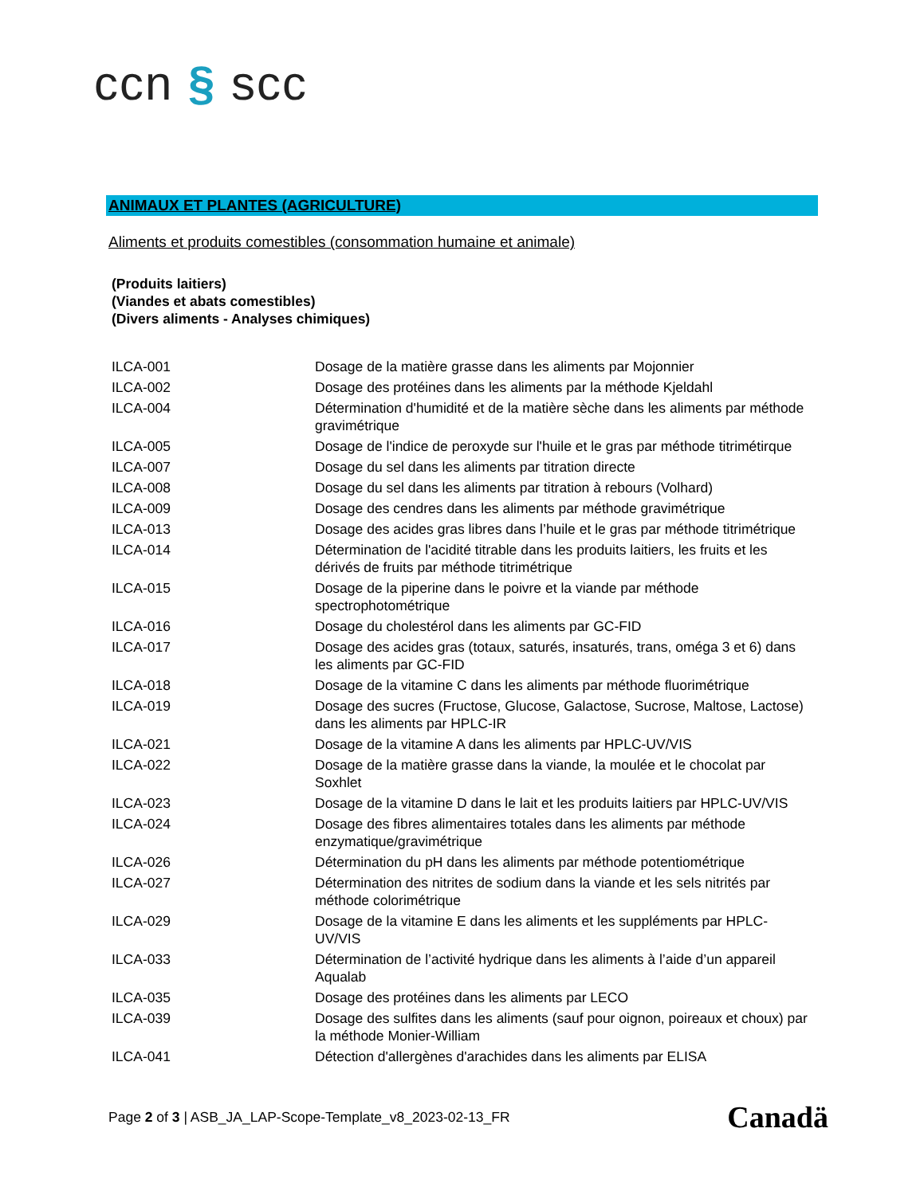ccn § scc
ANIMAUX ET PLANTES (AGRICULTURE)
Aliments et produits comestibles (consommation humaine et animale)
(Produits laitiers)
(Viandes et abats comestibles)
(Divers aliments - Analyses chimiques)
| ILCA-001 | Dosage de la matière grasse dans les aliments par Mojonnier |
| ILCA-002 | Dosage des protéines dans les aliments par la méthode Kjeldahl |
| ILCA-004 | Détermination d'humidité et de la matière sèche dans les aliments par méthode gravimétrique |
| ILCA-005 | Dosage de l'indice de peroxyde sur l'huile et le gras par méthode titrimétirque |
| ILCA-007 | Dosage du sel dans les aliments par titration directe |
| ILCA-008 | Dosage du sel dans les aliments par titration à rebours (Volhard) |
| ILCA-009 | Dosage des cendres dans les aliments par méthode gravimétrique |
| ILCA-013 | Dosage des acides gras libres dans l’huile et le gras par méthode titrimétrique |
| ILCA-014 | Détermination de l'acidité titrable dans les produits laitiers, les fruits et les dérivés de fruits par méthode titrimétrique |
| ILCA-015 | Dosage de la piperine dans le poivre et la viande par méthode spectrophotométrique |
| ILCA-016 | Dosage du cholestérol dans les aliments par GC-FID |
| ILCA-017 | Dosage des acides gras (totaux, saturés, insaturés, trans, oméga 3 et 6) dans les aliments par GC-FID |
| ILCA-018 | Dosage de la vitamine C dans les aliments par méthode fluorimétrique |
| ILCA-019 | Dosage des sucres (Fructose, Glucose, Galactose, Sucrose, Maltose, Lactose) dans les aliments par HPLC-IR |
| ILCA-021 | Dosage de la vitamine A dans les aliments par HPLC-UV/VIS |
| ILCA-022 | Dosage de la matière grasse dans la viande, la moulée et le chocolat par Soxhlet |
| ILCA-023 | Dosage de la vitamine D dans le lait et les produits laitiers par HPLC-UV/VIS |
| ILCA-024 | Dosage des fibres alimentaires totales dans les aliments par méthode enzymatique/gravimétrique |
| ILCA-026 | Détermination du pH dans les aliments par méthode potentiométrique |
| ILCA-027 | Détermination des nitrites de sodium dans la viande et les sels nitrités par méthode colorimétrique |
| ILCA-029 | Dosage de la vitamine E dans les aliments et les suppléments par HPLC-UV/VIS |
| ILCA-033 | Détermination de l’activité hydrique dans les aliments à l’aide d’un appareil Aqualab |
| ILCA-035 | Dosage des protéines dans les aliments par LECO |
| ILCA-039 | Dosage des sulfites dans les aliments (sauf pour oignon, poireaux et choux) par la méthode Monier-William |
| ILCA-041 | Détection d'allergènes d'arachides dans les aliments par ELISA |
Page 2 of 3 | ASB_JA_LAP-Scope-Template_v8_2023-02-13_FR Canadä